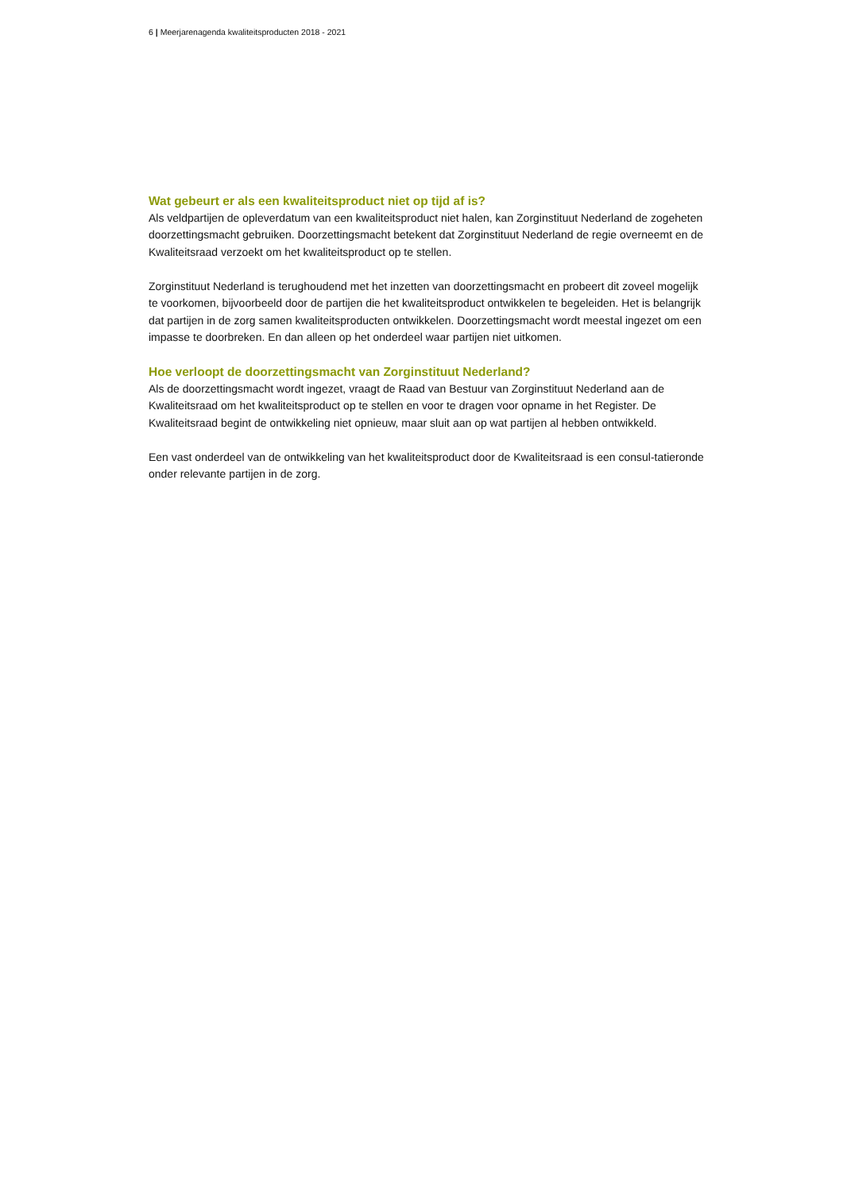6 | Meerjarenagenda kwaliteitsproducten 2018 - 2021
Wat gebeurt er als een kwaliteitsproduct niet op tijd af is?
Als veldpartijen de opleverdatum van een kwaliteitsproduct niet halen, kan Zorginstituut Nederland de zogeheten doorzettingsmacht gebruiken. Doorzettingsmacht betekent dat Zorginstituut Nederland de regie overneemt en de Kwaliteitsraad verzoekt om het kwaliteitsproduct op te stellen.
Zorginstituut Nederland is terughoudend met het inzetten van doorzettingsmacht en probeert dit zoveel mogelijk te voorkomen, bijvoorbeeld door de partijen die het kwaliteitsproduct ontwikkelen te begeleiden. Het is belangrijk dat partijen in de zorg samen kwaliteitsproducten ontwikkelen. Doorzettingsmacht wordt meestal ingezet om een impasse te doorbreken. En dan alleen op het onderdeel waar partijen niet uitkomen.
Hoe verloopt de doorzettingsmacht van Zorginstituut Nederland?
Als de doorzettingsmacht wordt ingezet, vraagt de Raad van Bestuur van Zorginstituut Nederland aan de Kwaliteitsraad om het kwaliteitsproduct op te stellen en voor te dragen voor opname in het Register. De Kwaliteitsraad begint de ontwikkeling niet opnieuw, maar sluit aan op wat partijen al hebben ontwikkeld.
Een vast onderdeel van de ontwikkeling van het kwaliteitsproduct door de Kwaliteitsraad is een consul-tatieronde onder relevante partijen in de zorg.